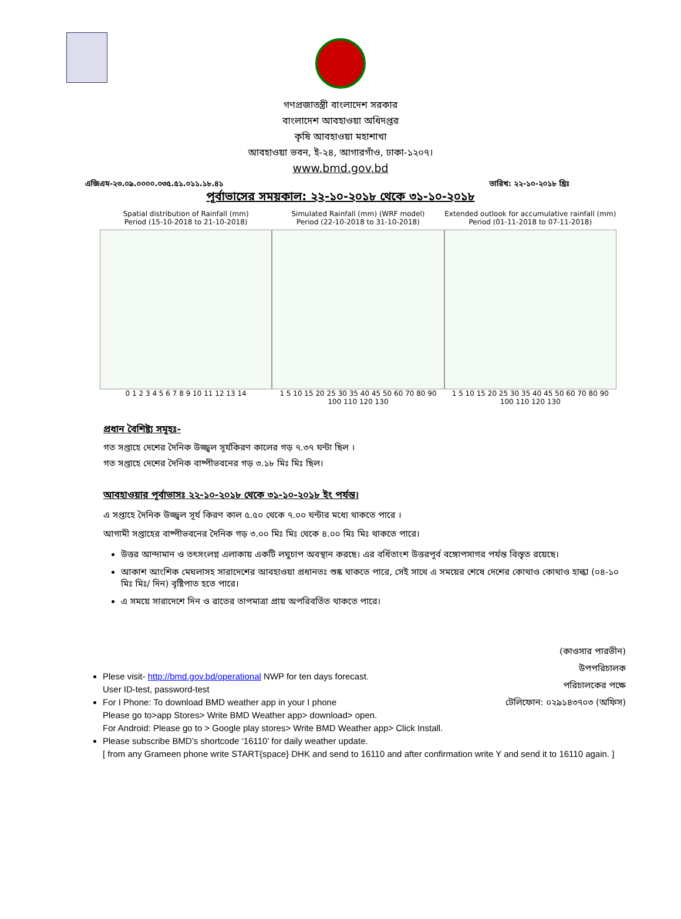গণপ্রজাতন্ত্রী বাংলাদেশ সরকার
বাংলাদেশ আবহাওয়া অধিদপ্তর
কৃষি আবহাওয়া মহাশাখা
আবহাওয়া ভবন, ই-২৪, আগারগাঁও, ঢাকা-১২০৭।
www.bmd.gov.bd
এজিএম-২৩.০৯.০০০০.০৩৫.৫১.০১১.১৮.৪১ তারিখ: ২২-১০-২০১৮ খ্রিঃ
পূর্বাভাসের সময়কাল: ২২-১০-২০১৮ থেকে ৩১-১০-২০১৮
Spatial distribution of Rainfall (mm)
Period (15-10-2018 to 21-10-2018)
0 1 2 3 4 5 6 7 8 9 10 11 12 13 14
Simulated Rainfall (mm) (WRF model)
Period (22-10-2018 to 31-10-2018)
1 5 10 15 20 25 30 35 40 45 50 60 70 80 90 100 110 120 130
Extended outlook for accumulative rainfall (mm)
Period (01-11-2018 to 07-11-2018)
1 5 10 15 20 25 30 35 40 45 50 60 70 80 90 100 110 120 130
প্রধান বৈশিষ্ট্য সমূহঃ-
গত সপ্তাহে দেশের দৈনিক উজ্জ্বল সূর্যকিরণ কালের গড় ৭.৩৭ ঘন্টা ছিল ।
গত সপ্তাহে দেশের দৈনিক বাষ্পীভবনের গড় ৩.১৮ মিঃ মিঃ ছিল।
আবহাওয়ার পূর্বাভাসঃ ২২-১০-২০১৮ থেকে ৩১-১০-২০১৮ ইং পর্যন্ত।
এ সপ্তাহে দৈনিক উজ্জ্বল সূর্য কিরণ কাল ৫.৫০ থেকে ৭.০০ ঘন্টার মধ্যে থাকতে পারে ।
আগামী সপ্তাহের বাষ্পীভবনের দৈনিক গড় ৩.০০ মিঃ মিঃ থেকে ৪.০০ মিঃ মিঃ থাকতে পারে।
উত্তর আন্দামান ও তৎসংলগ্ন এলাকায় একটি লঘুচাপ অবস্থান করছে। এর বর্ধিতাংশ উত্তরপূর্ব বঙ্গোপসাগর পর্যন্ত বিস্তৃত রয়েছে।
আকাশ আংশিক মেঘলাসহ সারাদেশের আবহাওয়া প্রধানতঃ শুষ্ক থাকতে পারে, সেই সাথে এ সময়ের শেষে দেশের কোথাও কোথাও হাল্কা (০৪-১০ মিঃ মিঃ/ দিন) বৃষ্টিপাত হতে পারে।
এ সময়ে সারাদেশে দিন ও রাতের তাপমাত্রা প্রায় অপরিবর্তিত থাকতে পারে।
(কাওসার পারভীন)
উপপরিচালক
পরিচালকের পক্ষে
টেলিফোন: ০২৯১৪৩৭০৩ (অফিস)
Plese visit- http://bmd.gov.bd/operational NWP for ten days forecast.
User ID-test, password-test
For I Phone: To download BMD weather app in your I phone
Please go to>app Stores> Write BMD Weather app> download> open.
For Android: Please go to > Google play stores> Write BMD Weather app> Click Install.
Please subscribe BMD’s shortcode ‘16110’ for daily weather update.
[ from any Grameen phone write START{space} DHK and send to 16110 and after confirmation write Y and send it to 16110 again. ]